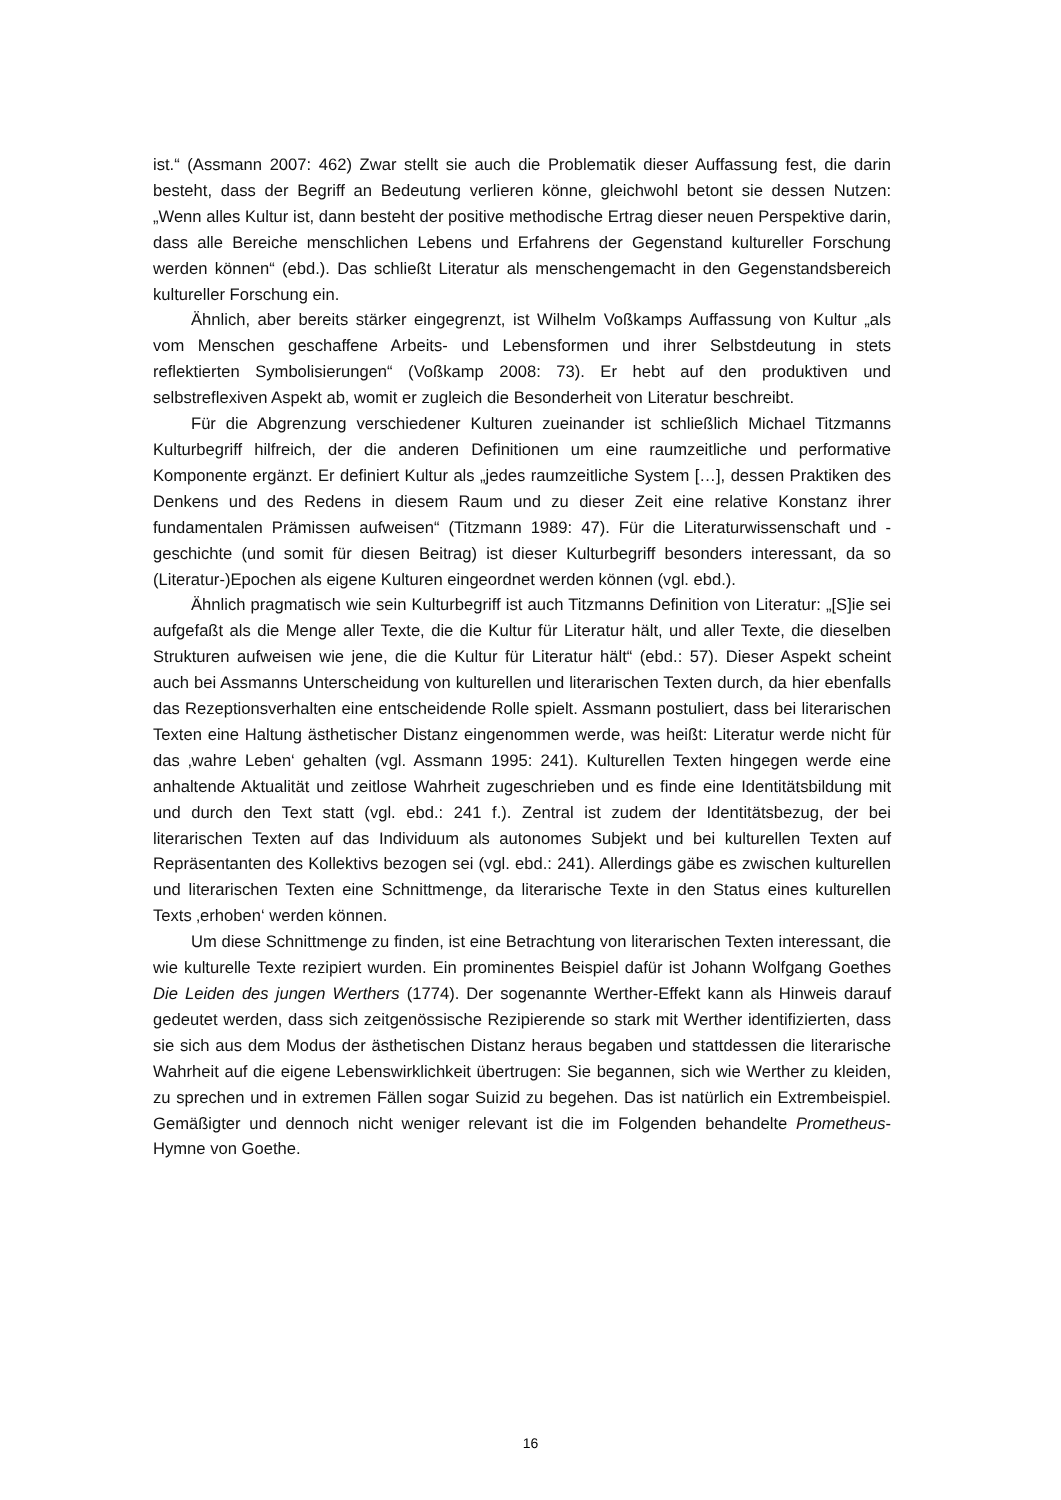ist.“ (Assmann 2007: 462) Zwar stellt sie auch die Problematik dieser Auffassung fest, die darin besteht, dass der Begriff an Bedeutung verlieren könne, gleichwohl betont sie dessen Nutzen: „Wenn alles Kultur ist, dann besteht der positive methodische Ertrag dieser neuen Perspektive darin, dass alle Bereiche menschlichen Lebens und Erfahrens der Gegenstand kultureller Forschung werden können“ (ebd.). Das schließt Literatur als menschengemacht in den Gegenstandsbereich kultureller Forschung ein.
Ähnlich, aber bereits stärker eingegrenzt, ist Wilhelm Voßkamps Auffassung von Kultur „als vom Menschen geschaffene Arbeits- und Lebensformen und ihrer Selbstdeutung in stets reflektierten Symbolisierungen“ (Voßkamp 2008: 73). Er hebt auf den produktiven und selbstreflexiven Aspekt ab, womit er zugleich die Besonderheit von Literatur beschreibt.
Für die Abgrenzung verschiedener Kulturen zueinander ist schließlich Michael Titzmanns Kulturbegriff hilfreich, der die anderen Definitionen um eine raumzeitliche und performative Komponente ergänzt. Er definiert Kultur als „jedes raumzeitliche System […], dessen Praktiken des Denkens und des Redens in diesem Raum und zu dieser Zeit eine relative Konstanz ihrer fundamentalen Prämissen aufweisen“ (Titzmann 1989: 47). Für die Literaturwissenschaft und -geschichte (und somit für diesen Beitrag) ist dieser Kulturbegriff besonders interessant, da so (Literatur-)Epochen als eigene Kulturen eingeordnet werden können (vgl. ebd.).
Ähnlich pragmatisch wie sein Kulturbegriff ist auch Titzmanns Definition von Literatur: „[S]ie sei aufgefaßt als die Menge aller Texte, die die Kultur für Literatur hält, und aller Texte, die dieselben Strukturen aufweisen wie jene, die die Kultur für Literatur hält“ (ebd.: 57). Dieser Aspekt scheint auch bei Assmanns Unterscheidung von kulturellen und literarischen Texten durch, da hier ebenfalls das Rezeptionsverhalten eine entscheidende Rolle spielt. Assmann postuliert, dass bei literarischen Texten eine Haltung ästhetischer Distanz eingenommen werde, was heißt: Literatur werde nicht für das ‚wahre Leben‘ gehalten (vgl. Assmann 1995: 241). Kulturellen Texten hingegen werde eine anhaltende Aktualität und zeitlose Wahrheit zugeschrieben und es finde eine Identitätsbildung mit und durch den Text statt (vgl. ebd.: 241 f.). Zentral ist zudem der Identitätsbezug, der bei literarischen Texten auf das Individuum als autonomes Subjekt und bei kulturellen Texten auf Repräsentanten des Kollektivs bezogen sei (vgl. ebd.: 241). Allerdings gäbe es zwischen kulturellen und literarischen Texten eine Schnittmenge, da literarische Texte in den Status eines kulturellen Texts ‚erhoben‘ werden können.
Um diese Schnittmenge zu finden, ist eine Betrachtung von literarischen Texten interessant, die wie kulturelle Texte rezipiert wurden. Ein prominentes Beispiel dafür ist Johann Wolfgang Goethes Die Leiden des jungen Werthers (1774). Der sogenannte Werther-Effekt kann als Hinweis darauf gedeutet werden, dass sich zeitgenössische Rezipierende so stark mit Werther identifizierten, dass sie sich aus dem Modus der ästhetischen Distanz heraus begaben und stattdessen die literarische Wahrheit auf die eigene Lebenswirklichkeit übertrugen: Sie begannen, sich wie Werther zu kleiden, zu sprechen und in extremen Fällen sogar Suizid zu begehen. Das ist natürlich ein Extrembeispiel. Gemäßigter und dennoch nicht weniger relevant ist die im Folgenden behandelte Prometheus-Hymne von Goethe.
16